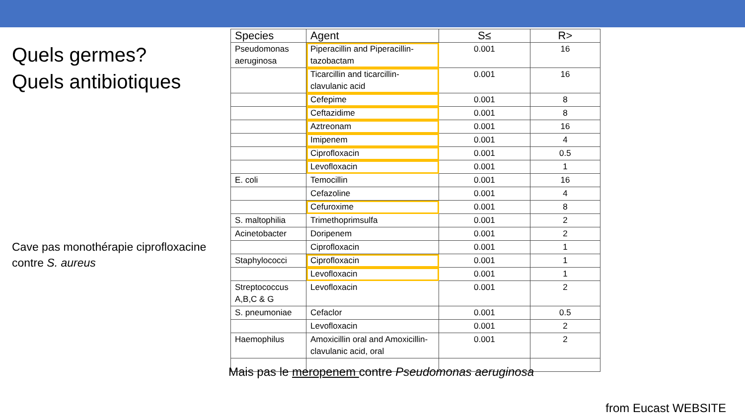Quels germes?
Quels antibiotiques
Cave pas monothérapie ciprofloxacine contre S. aureus
| Species | Agent | S≤ | R> |
| --- | --- | --- | --- |
| Pseudomonas aeruginosa | Piperacillin and Piperacillin-tazobactam | 0.001 | 16 |
| | Ticarcillin and ticarcillin-clavulanic acid | 0.001 | 16 |
| | Cefepime | 0.001 | 8 |
| | Ceftazidime | 0.001 | 8 |
| | Aztreonam | 0.001 | 16 |
| | Imipenem | 0.001 | 4 |
| | Ciprofloxacin | 0.001 | 0.5 |
| | Levofloxacin | 0.001 | 1 |
| E. coli | Temocillin | 0.001 | 16 |
| | Cefazoline | 0.001 | 4 |
| | Cefuroxime | 0.001 | 8 |
| S. maltophilia | Trimethoprimsulfa | 0.001 | 2 |
| Acinetobacter | Doripenem | 0.001 | 2 |
| | Ciprofloxacin | 0.001 | 1 |
| Staphylococci | Ciprofloxacin | 0.001 | 1 |
| | Levofloxacin | 0.001 | 1 |
| Streptococcus A,B,C & G | Levofloxacin | 0.001 | 2 |
| S. pneumoniae | Cefaclor | 0.001 | 0.5 |
| | Levofloxacin | 0.001 | 2 |
| Haemophilus | Amoxicillin oral and Amoxicillin-clavulanic acid, oral | 0.001 | 2 |
Mais pas le meropenem contre Pseudomonas aeruginosa
from Eucast WEBSITE